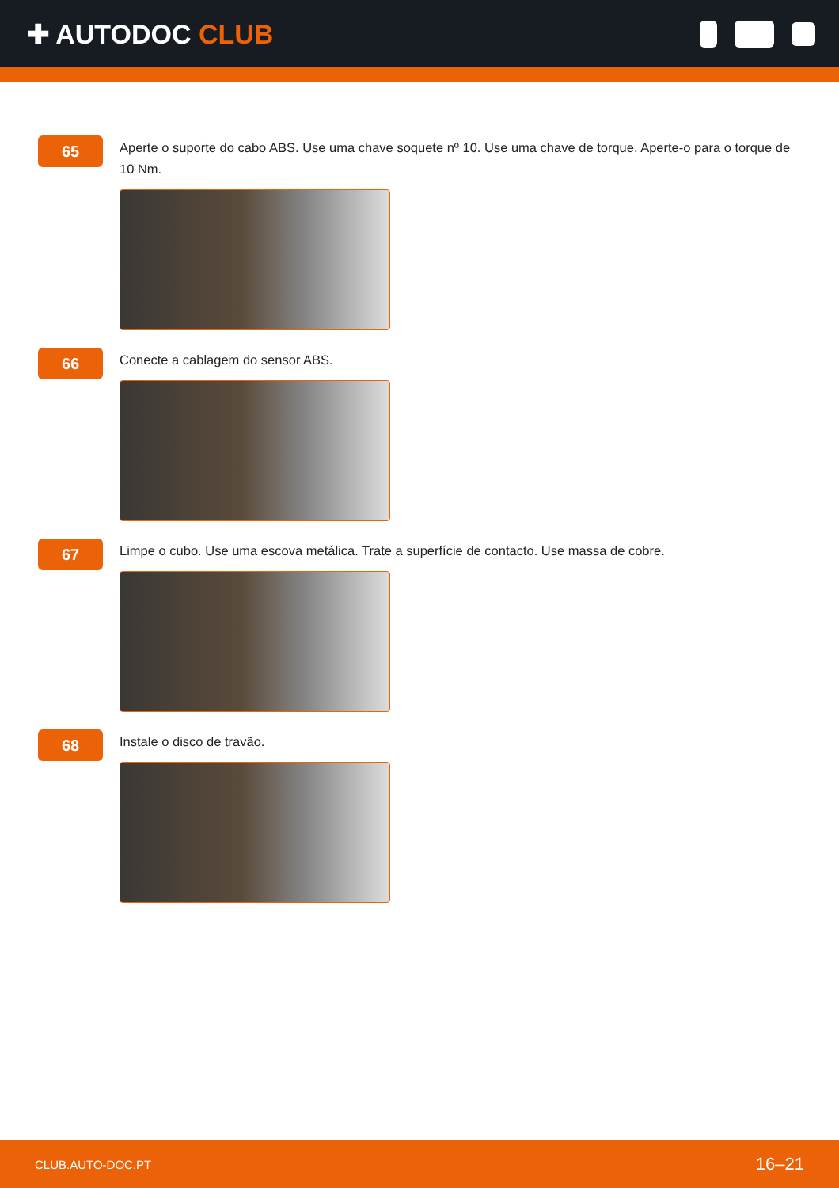✚ AUTODOC CLUB
65
Aperte o suporte do cabo ABS. Use uma chave soquete nº 10. Use uma chave de torque. Aperte-o para o torque de 10 Nm.
66
Conecte a cablagem do sensor ABS.
67
Limpe o cubo. Use uma escova metálica. Trate a superfície de contacto. Use massa de cobre.
68
Instale o disco de travão.
CLUB.AUTO-DOC.PT 16–21